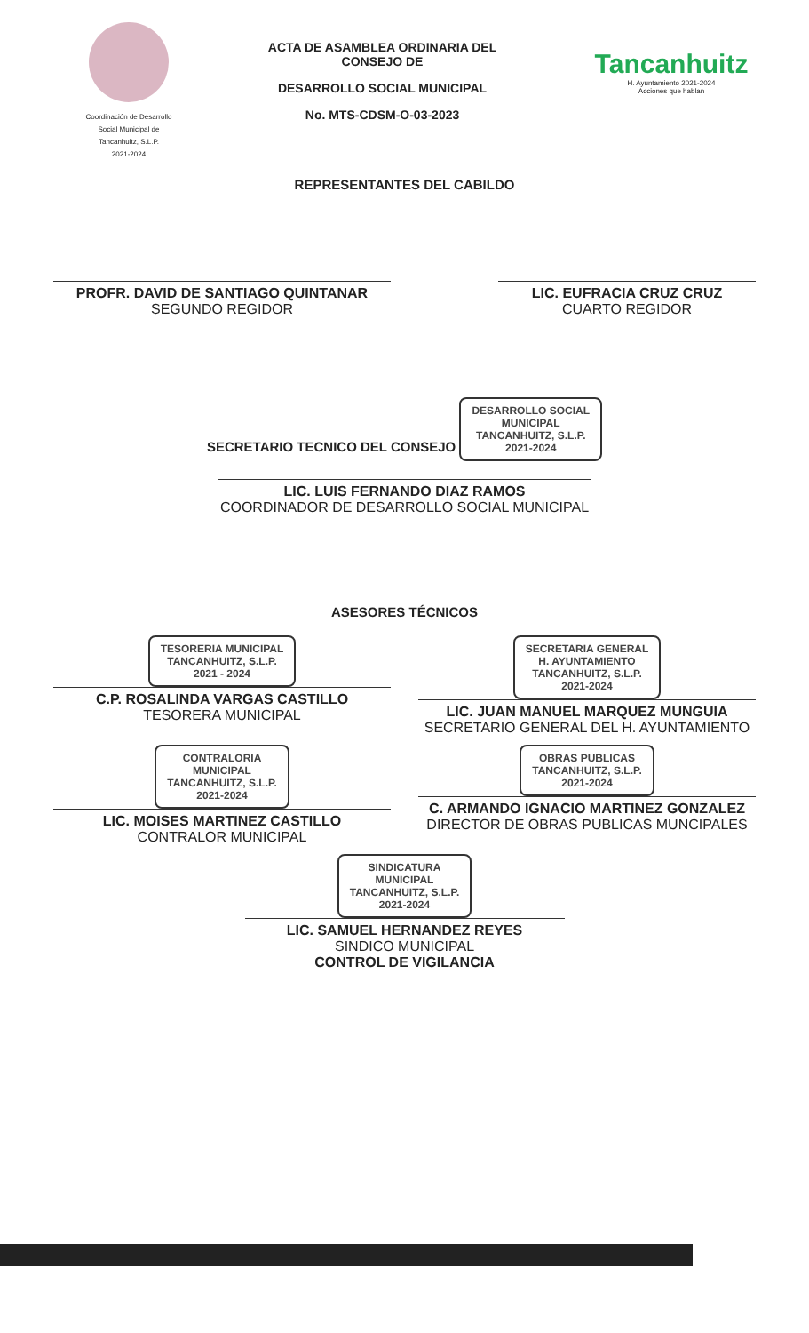Coordinación de Desarrollo
Social Municipal de
Tancanhuitz, S.L.P.
2021-2024
ACTA DE ASAMBLEA ORDINARIA DEL
CONSEJO DE
DESARROLLO SOCIAL MUNICIPAL
No. MTS-CDSM-O-03-2023
Tancanhuitz
H. Ayuntamiento 2021-2024
Acciones que hablan
REPRESENTANTES DEL CABILDO
PROFR. DAVID DE SANTIAGO QUINTANAR
SEGUNDO REGIDOR
LIC. EUFRACIA CRUZ CRUZ
CUARTO REGIDOR
SECRETARIO TECNICO DEL CONSEJO DESARROLLO SOCIAL
MUNICIPAL
TANCANHUITZ, S.L.P.
2021-2024
LIC. LUIS FERNANDO DIAZ RAMOS
COORDINADOR DE DESARROLLO SOCIAL MUNICIPAL
ASESORES TÉCNICOS
TESORERIA MUNICIPAL
TANCANHUITZ, S.L.P.
2021 - 2024
C.P. ROSALINDA VARGAS CASTILLO
TESORERA MUNICIPAL
SECRETARIA GENERAL
H. AYUNTAMIENTO
TANCANHUITZ, S.L.P.
2021-2024
LIC. JUAN MANUEL MARQUEZ MUNGUIA
SECRETARIO GENERAL DEL H. AYUNTAMIENTO
CONTRALORIA
MUNICIPAL
TANCANHUITZ, S.L.P.
2021-2024
LIC. MOISES MARTINEZ CASTILLO
CONTRALOR MUNICIPAL
OBRAS PUBLICAS
TANCANHUITZ, S.L.P.
2021-2024
C. ARMANDO IGNACIO MARTINEZ GONZALEZ
DIRECTOR DE OBRAS PUBLICAS MUNCIPALES
SINDICATURA
MUNICIPAL
TANCANHUITZ, S.L.P.
2021-2024
LIC. SAMUEL HERNANDEZ REYES
SINDICO MUNICIPAL
CONTROL DE VIGILANCIA